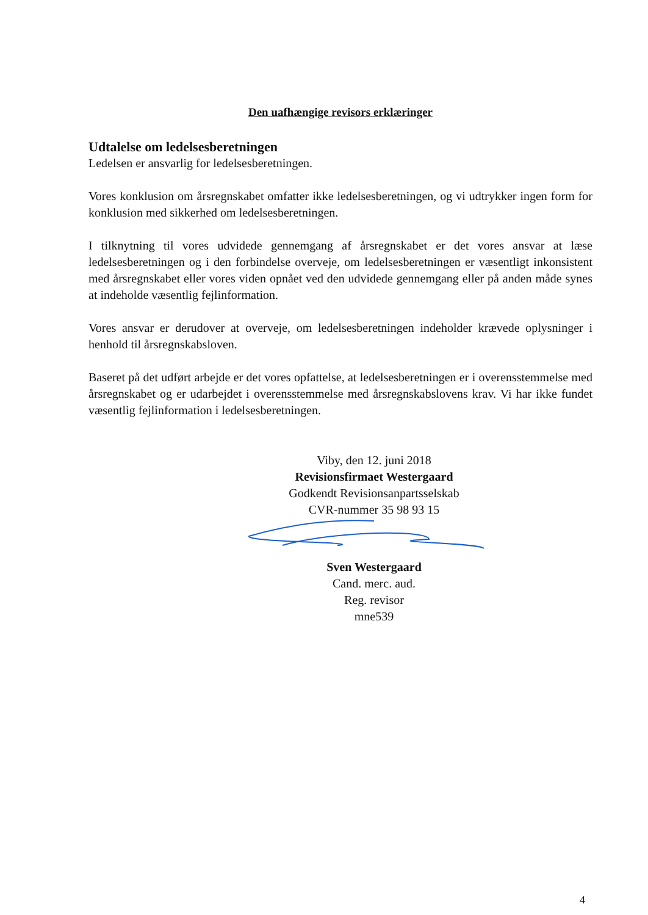Den uafhængige revisors erklæringer
Udtalelse om ledelsesberetningen
Ledelsen er ansvarlig for ledelsesberetningen.
Vores konklusion om årsregnskabet omfatter ikke ledelsesberetningen, og vi udtrykker ingen form for konklusion med sikkerhed om ledelsesberetningen.
I tilknytning til vores udvidede gennemgang af årsregnskabet er det vores ansvar at læse ledelsesberetningen og i den forbindelse overveje, om ledelsesberetningen er væsentligt inkonsistent med årsregnskabet eller vores viden opnået ved den udvidede gennemgang eller på anden måde synes at indeholde væsentlig fejlinformation.
Vores ansvar er derudover at overveje, om ledelsesberetningen indeholder krævede oplysninger i henhold til årsregnskabsloven.
Baseret på det udført arbejde er det vores opfattelse, at ledelsesberetningen er i overensstemmelse med årsregnskabet og er udarbejdet i overensstemmelse med årsregnskabslovens krav. Vi har ikke fundet væsentlig fejlinformation i ledelsesberetningen.
Viby, den 12. juni 2018
Revisionsfirmaet Westergaard
Godkendt Revisionsanpartsselskab
CVR-nummer 35 98 93 15
Sven Westergaard
Cand. merc. aud.
Reg. revisor
mne539
4